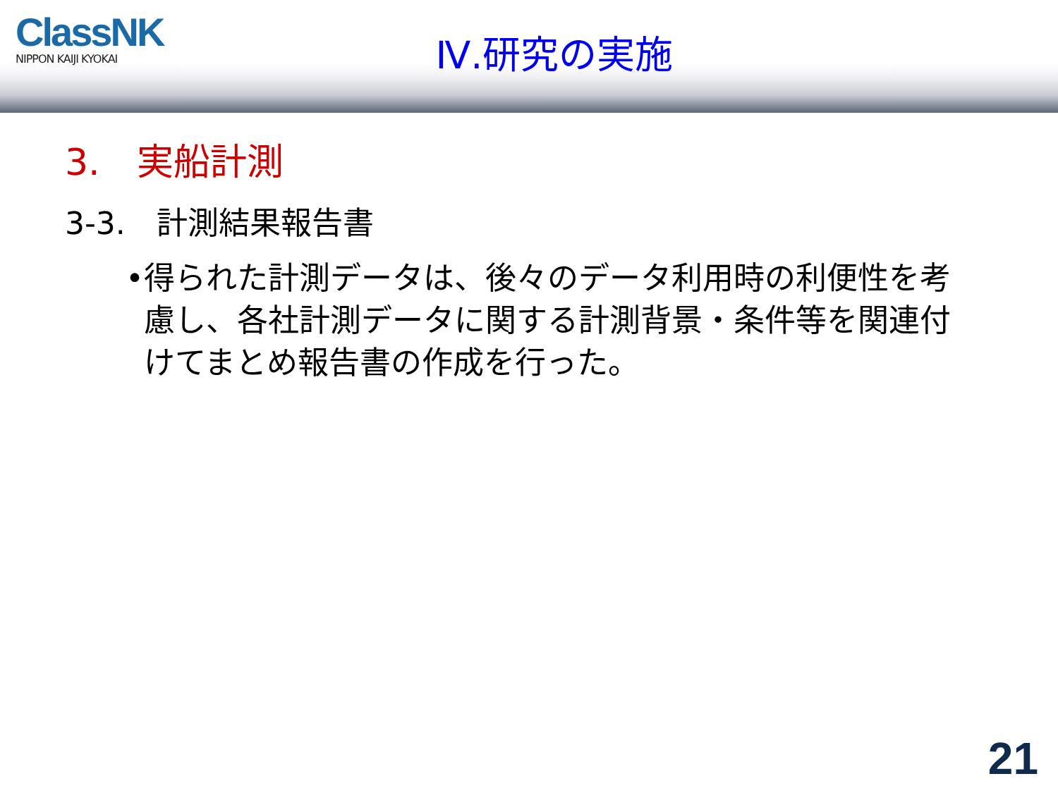ClassNK
NIPPON KAIJI KYOKAI
Ⅳ.研究の実施
3.　実船計測
3-3.　計測結果報告書
• 得られた計測データは、後々のデータ利用時の利便性を考慮し、各社計測データに関する計測背景・条件等を関連付けてまとめ報告書の作成を行った。
21